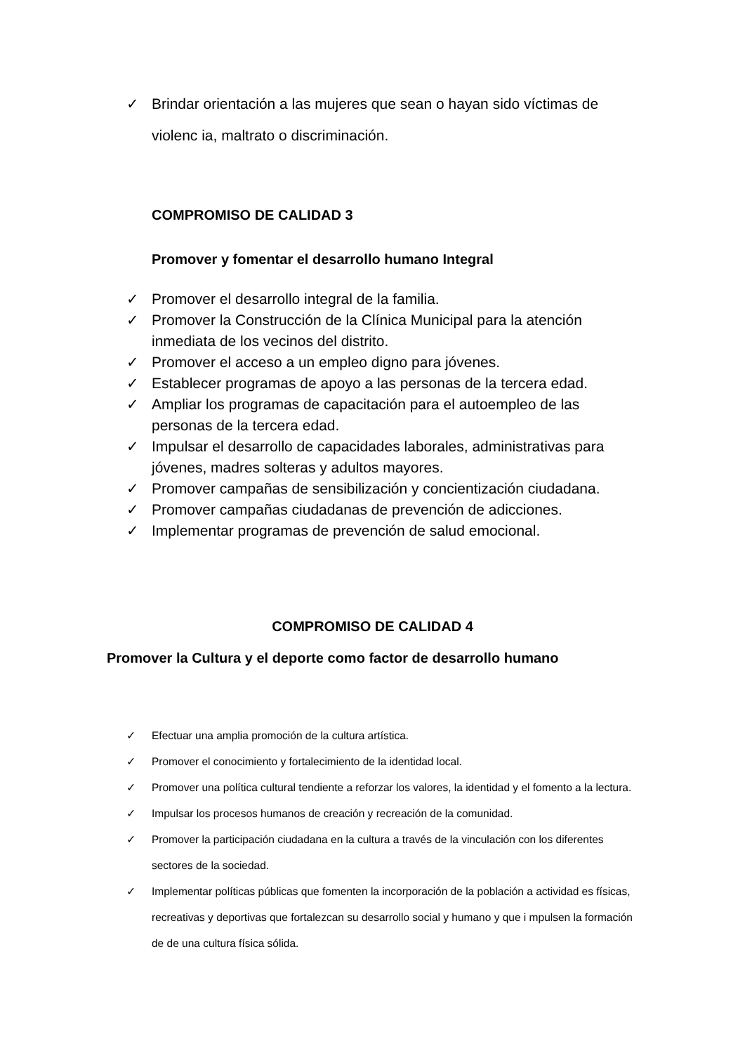✓ Brindar orientación a las mujeres que sean o hayan sido víctimas de violenc ia, maltrato o discriminación.
COMPROMISO DE CALIDAD 3
Promover y fomentar el desarrollo humano Integral
✓ Promover el desarrollo integral de la familia.
✓ Promover la Construcción de la Clínica Municipal para la atención inmediata de los vecinos del distrito.
✓ Promover el acceso a un empleo digno para jóvenes.
✓ Establecer programas de apoyo a las personas de la tercera edad.
✓ Ampliar los programas de capacitación para el autoempleo de las personas de la tercera edad.
✓ Impulsar el desarrollo de capacidades laborales, administrativas para jóvenes, madres solteras y adultos mayores.
✓ Promover campañas de sensibilización y concientización ciudadana.
✓ Promover campañas ciudadanas de prevención de adicciones.
✓ Implementar programas de prevención de salud emocional.
COMPROMISO DE CALIDAD 4
Promover la Cultura y el deporte como factor de desarrollo humano
✓ Efectuar una amplia promoción de la cultura artística.
✓ Promover el conocimiento y fortalecimiento de la identidad local.
✓ Promover una política cultural tendiente a reforzar los valores, la identidad y el fomento a la lectura.
✓ Impulsar los procesos humanos de creación y recreación de la comunidad.
✓ Promover la participación ciudadana en la cultura a través de la vinculación con los diferentes sectores de la sociedad.
✓ Implementar políticas públicas que fomenten la incorporación de la población a actividad es físicas, recreativas y deportivas que fortalezcan su desarrollo social y humano y que i mpulsen la formación de de una cultura física sólida.